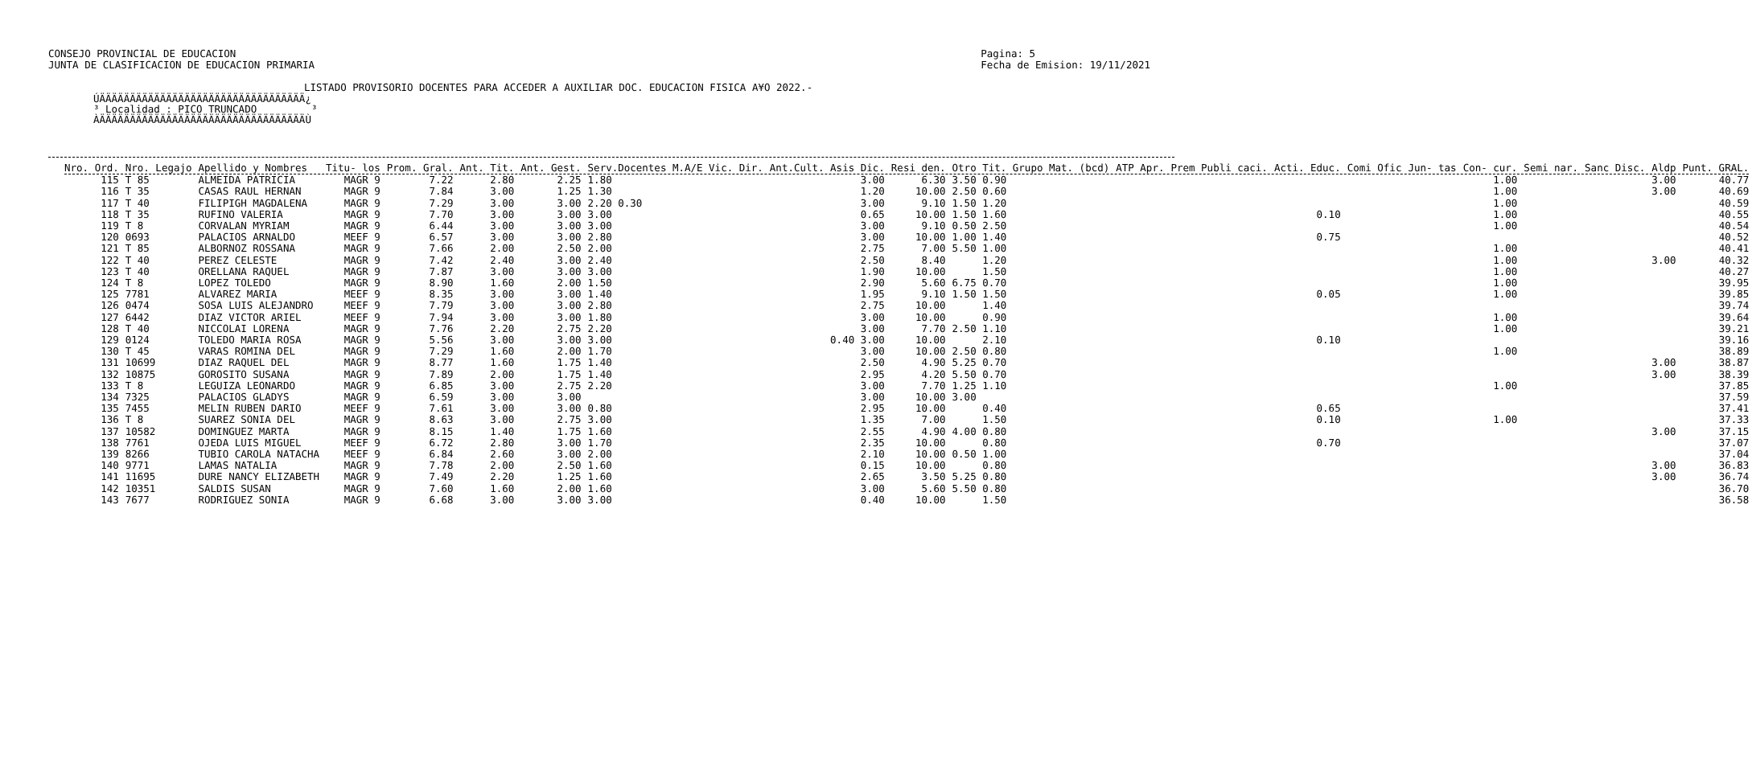CONSEJO PROVINCIAL DE EDUCACION
JUNTA DE CLASIFICACION DE EDUCACION PRIMARIA
Pagina: 5
Fecha de Emision: 19/11/2021
LISTADO PROVISORIO DOCENTES PARA ACCEDER A AUXILIAR DOC. EDUCACION FISICA A¥O 2022.-
ÚÄÄÄÄÄÄÄÄÄÄÄÄÄÄÄÄÄÄÄÄÄÄÄÄÄÄÄÄÄÄÄÄÄÄ¿ ³ Localidad : PICO TRUNCADO ³ ÀÄÄÄÄÄÄÄÄÄÄÄÄÄÄÄÄÄÄÄÄÄÄÄÄÄÄÄÄÄÄÄÄÄÄÙ
| Nro. Ord. | Nro. Legajo | Apellido y Nombres | Titu- los | Prom. Gral. | Ant. Tit. | Ant. Gest. | Serv.Docentes M.A/E Vic. Dir. | Ant.Cult. Asis Dic. | Resi den. | Otro Tit. Grupo Mat. (bcd) | ATP Apr. | Prem Publi caci. | Acti. Educ. | Comi Ofic | Jun- tas | Con- cur. | Semi nar. | Sanc Disc. | Aldp | Punt. GRAL. |
| --- | --- | --- | --- | --- | --- | --- | --- | --- | --- | --- | --- | --- | --- | --- | --- | --- | --- | --- | --- | --- |
| 115 | T 85 | ALMEIDA PATRICIA | MAGR 9 | 7.22 | 2.80 | 2.25 | 1.80 | 3.00 | 6.30 | 3.50 0.90 | | | | | | 1.00 | | | 3.00 | 40.77 |
| 116 | T 35 | CASAS RAUL HERNAN | MAGR 9 | 7.84 | 3.00 | 1.25 | 1.30 | 1.20 | 10.00 | 2.50 0.60 | | | | | | 1.00 | | | 3.00 | 40.69 |
| 117 | T 40 | FILIPIGH MAGDALENA | MAGR 9 | 7.29 | 3.00 | 3.00 | 2.20 0.30 | 3.00 | 9.10 | 1.50 1.20 | | | | | | 1.00 | | | | 40.59 |
| 118 | T 35 | RUFINO VALERIA | MAGR 9 | 7.70 | 3.00 | 3.00 | 3.00 | 0.65 | 10.00 | 1.50 1.60 | | | 0.10 | | | 1.00 | | | | 40.55 |
| 119 | T 8 | CORVALAN MYRIAM | MAGR 9 | 6.44 | 3.00 | 3.00 | 3.00 | 3.00 | 9.10 | 0.50 2.50 | | | | | | 1.00 | | | | 40.54 |
| 120 | 0693 | PALACIOS ARNALDO | MEEF 9 | 6.57 | 3.00 | 3.00 | 2.80 | 3.00 | 10.00 | 1.00 1.40 | | | 0.75 | | | | | | | 40.52 |
| 121 | T 85 | ALBORNOZ ROSSANA | MAGR 9 | 7.66 | 2.00 | 2.50 | 2.00 | 2.75 | 7.00 | 5.50 1.00 | | | | | | 1.00 | | | | 40.41 |
| 122 | T 40 | PEREZ CELESTE | MAGR 9 | 7.42 | 2.40 | 3.00 | 2.40 | 2.50 | 8.40 | 1.20 | | | | | | 1.00 | | | 3.00 | 40.32 |
| 123 | T 40 | ORELLANA RAQUEL | MAGR 9 | 7.87 | 3.00 | 3.00 | 3.00 | 1.90 | 10.00 | 1.50 | | | | | | 1.00 | | | | 40.27 |
| 124 | T 8 | LOPEZ TOLEDO | MAGR 9 | 8.90 | 1.60 | 2.00 | 1.50 | 2.90 | 5.60 | 6.75 0.70 | | | | | | 1.00 | | | | 39.95 |
| 125 | 7781 | ALVAREZ MARIA | MEEF 9 | 8.35 | 3.00 | 3.00 | 1.40 | 1.95 | 9.10 | 1.50 1.50 | | | 0.05 | | | 1.00 | | | | 39.85 |
| 126 | 0474 | SOSA LUIS ALEJANDRO | MEEF 9 | 7.79 | 3.00 | 3.00 | 2.80 | 2.75 | 10.00 | 1.40 | | | | | | | | | | 39.74 |
| 127 | 6442 | DIAZ VICTOR ARIEL | MEEF 9 | 7.94 | 3.00 | 3.00 | 1.80 | 3.00 | 10.00 | 0.90 | | | | | | 1.00 | | | | 39.64 |
| 128 | T 40 | NICCOLAI LORENA | MAGR 9 | 7.76 | 2.20 | 2.75 | 2.20 | 3.00 | 7.70 | 2.50 1.10 | | | | | | 1.00 | | | | 39.21 |
| 129 | 0124 | TOLEDO MARIA ROSA | MAGR 9 | 5.56 | 3.00 | 3.00 | 3.00 | 0.40 3.00 | 10.00 | 2.10 | | | 0.10 | | | | | | | 39.16 |
| 130 | T 45 | VARAS ROMINA DEL | MAGR 9 | 7.29 | 1.60 | 2.00 | 1.70 | 3.00 | 10.00 | 2.50 0.80 | | | | | | 1.00 | | | | 38.89 |
| 131 | 10699 | DIAZ RAQUEL DEL | MAGR 9 | 8.77 | 1.60 | 1.75 | 1.40 | 2.50 | 4.90 | 5.25 0.70 | | | | | | | | | 3.00 | 38.87 |
| 132 | 10875 | GOROSITO SUSANA | MAGR 9 | 7.89 | 2.00 | 1.75 | 1.40 | 2.95 | 4.20 | 5.50 0.70 | | | | | | | | | 3.00 | 38.39 |
| 133 | T 8 | LEGUIZA LEONARDO | MAGR 9 | 6.85 | 3.00 | 2.75 | 2.20 | 3.00 | 7.70 | 1.25 1.10 | | | | | | 1.00 | | | | 37.85 |
| 134 | 7325 | PALACIOS GLADYS | MAGR 9 | 6.59 | 3.00 | 3.00 | | 3.00 | 10.00 | 3.00 | | | | | | | | | | 37.59 |
| 135 | 7455 | MELIN RUBEN DARIO | MEEF 9 | 7.61 | 3.00 | 3.00 | 0.80 | 2.95 | 10.00 | 0.40 | | | 0.65 | | | | | | | 37.41 |
| 136 | T 8 | SUAREZ SONIA DEL | MAGR 9 | 8.63 | 3.00 | 2.75 | 3.00 | 1.35 | 7.00 | 1.50 | | | 0.10 | | | 1.00 | | | | 37.33 |
| 137 | 10582 | DOMINGUEZ MARTA | MAGR 9 | 8.15 | 1.40 | 1.75 | 1.60 | 2.55 | 4.90 | 4.00 0.80 | | | | | | | | | 3.00 | 37.15 |
| 138 | 7761 | OJEDA LUIS MIGUEL | MEEF 9 | 6.72 | 2.80 | 3.00 | 1.70 | 2.35 | 10.00 | 0.80 | | | 0.70 | | | | | | | 37.07 |
| 139 | 8266 | TUBIO CAROLA NATACHA | MEEF 9 | 6.84 | 2.60 | 3.00 | 2.00 | 2.10 | 10.00 | 0.50 1.00 | | | | | | | | | | 37.04 |
| 140 | 9771 | LAMAS NATALIA | MAGR 9 | 7.78 | 2.00 | 2.50 | 1.60 | 0.15 | 10.00 | 0.80 | | | | | | | | | 3.00 | 36.83 |
| 141 | 11695 | DURE NANCY ELIZABETH | MAGR 9 | 7.49 | 2.20 | 1.25 | 1.60 | 2.65 | 3.50 | 5.25 0.80 | | | | | | | | | 3.00 | 36.74 |
| 142 | 10351 | SALDIS SUSAN | MAGR 9 | 7.60 | 1.60 | 2.00 | 1.60 | 3.00 | 5.60 | 5.50 0.80 | | | | | | | | | | 36.70 |
| 143 | 7677 | RODRIGUEZ SONIA | MAGR 9 | 6.68 | 3.00 | 3.00 | 3.00 | 0.40 | 10.00 | 1.50 | | | | | | | | | | 36.58 |